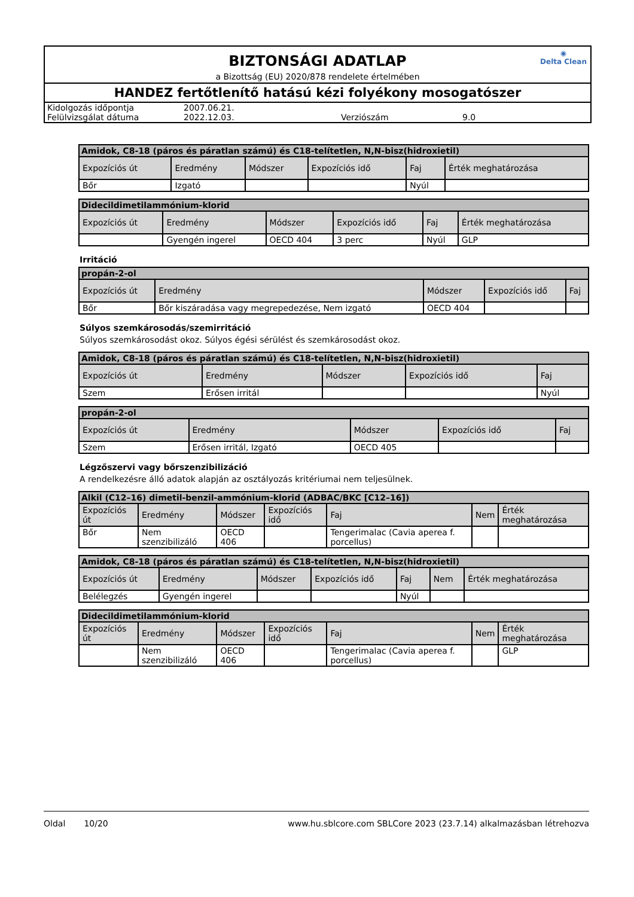◉
Delta Clean
BIZTONSÁGI ADATLAP
a Bizottság (EU) 2020/878 rendelete értelmében
HANDEZ fertőtlenítő hatású kézi folyékony mosogatószer
| Kidolgozás időpontja | 2007.06.21. | | |
| Felülvizsgálat dátuma | 2022.12.03. | Verziószám | 9.0 |
| Amidok, C8-18 (páros és páratlan számú) és C18-telítetlen, N,N-bisz(hidroxietil) | | | | | |
| --- | --- | --- | --- | --- | --- |
| Expozíciós út | Eredmény | Módszer | Expozíciós idő | Faj | Érték meghatározása |
| Bőr | Izgató | | | Nyúl | |
| Didecildimetilammónium-klorid | | | | | |
| --- | --- | --- | --- | --- | --- |
| Expozíciós út | Eredmény | Módszer | Expozíciós idő | Faj | Érték meghatározása |
| | Gyengén ingerel | OECD 404 | 3 perc | Nyúl | GLP |
Irritáció
| propán-2-ol | | | | |
| --- | --- | --- | --- | --- |
| Expozíciós út | Eredmény | Módszer | Expozíciós idő | Faj |
| Bőr | Bőr kiszáradása vagy megrepedezése, Nem izgató | OECD 404 | | |
Súlyos szemkárosodás/szemirritáció
Súlyos szemkárosodást okoz. Súlyos égési sérülést és szemkárosodást okoz.
| Amidok, C8-18 (páros és páratlan számú) és C18-telítetlen, N,N-bisz(hidroxietil) | | | | |
| --- | --- | --- | --- | --- |
| Expozíciós út | Eredmény | Módszer | Expozíciós idő | Faj |
| Szem | Erősen irritál | | | Nyúl |
| propán-2-ol | | | | |
| --- | --- | --- | --- | --- |
| Expozíciós út | Eredmény | Módszer | Expozíciós idő | Faj |
| Szem | Erősen irritál, Izgató | OECD 405 | | |
Légzőszervi vagy bőrszenzibilizáció
A rendelkezésre álló adatok alapján az osztályozás kritériumai nem teljesülnek.
| Alkil (C12–16) dimetil-benzil-ammónium-klorid (ADBAC/BKC [C12–16]) | | | | | | |
| --- | --- | --- | --- | --- | --- | --- |
| Expozíciós út | Eredmény | Módszer | Expozíciós idő | Faj | Nem | Érték meghatározása |
| Bőr | Nem szenzibilizáló | OECD 406 | | Tengerimalac (Cavia aperea f. porcellus) | | |
| Amidok, C8-18 (páros és páratlan számú) és C18-telítetlen, N,N-bisz(hidroxietil) | | | | | | |
| --- | --- | --- | --- | --- | --- | --- |
| Expozíciós út | Eredmény | Módszer | Expozíciós idő | Faj | Nem | Érték meghatározása |
| Belélegzés | Gyengén ingerel | | | Nyúl | | |
| Didecildimetilammónium-klorid | | | | | | |
| --- | --- | --- | --- | --- | --- | --- |
| Expozíciós út | Eredmény | Módszer | Expozíciós idő | Faj | Nem | Érték meghatározása |
| | Nem szenzibilizáló | OECD 406 | | Tengerimalac (Cavia aperea f. porcellus) | | GLP |
Oldal 10/20 www.hu.sblcore.com SBLCore 2023 (23.7.14) alkalmazásban létrehozva